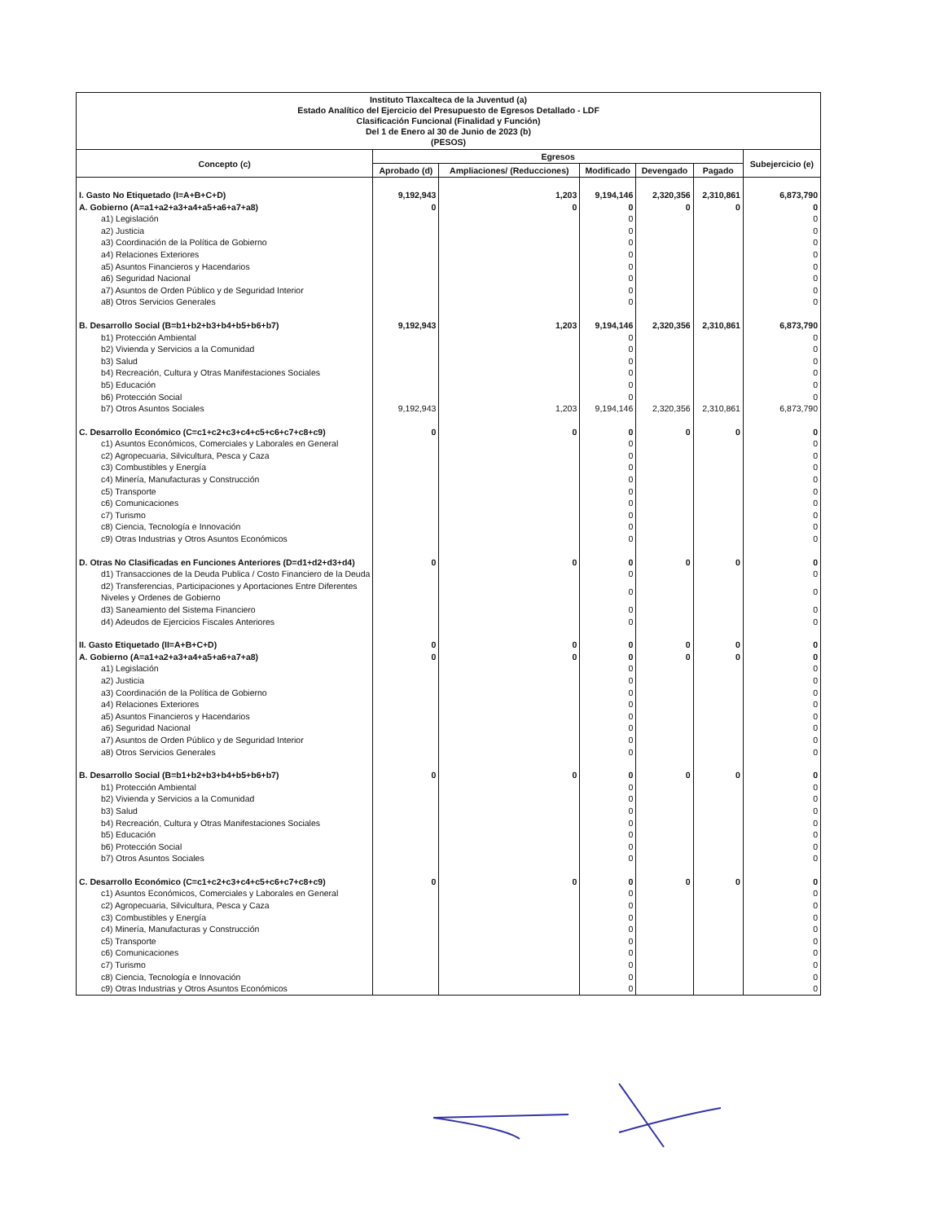Instituto Tlaxcalteca de la Juventud (a)
Estado Analítico del Ejercicio del Presupuesto de Egresos Detallado - LDF
Clasificación Funcional (Finalidad y Función)
Del 1 de Enero al 30 de Junio de 2023 (b)
(PESOS)
| Concepto (c) | Egresos | | | | | Subejercicio (e) |
| --- | --- | --- | --- | --- | --- | --- |
| | Aprobado (d) | Ampliaciones/ (Reducciones) | Modificado | Devengado | Pagado | |
| I. Gasto No Etiquetado (I=A+B+C+D) | 9,192,943 | 1,203 | 9,194,146 | 2,320,356 | 2,310,861 | 6,873,790 |
| A. Gobierno (A=a1+a2+a3+a4+a5+a6+a7+a8) | 0 | 0 | 0 | 0 | 0 | 0 |
| a1) Legislación | | | 0 | | | 0 |
| a2) Justicia | | | 0 | | | 0 |
| a3) Coordinación de la Política de Gobierno | | | 0 | | | 0 |
| a4) Relaciones Exteriores | | | 0 | | | 0 |
| a5) Asuntos Financieros y Hacendarios | | | 0 | | | 0 |
| a6) Seguridad Nacional | | | 0 | | | 0 |
| a7) Asuntos de Orden Público y de Seguridad Interior | | | 0 | | | 0 |
| a8) Otros Servicios Generales | | | 0 | | | 0 |
| B. Desarrollo Social (B=b1+b2+b3+b4+b5+b6+b7) | 9,192,943 | 1,203 | 9,194,146 | 2,320,356 | 2,310,861 | 6,873,790 |
| b1) Protección Ambiental | | | 0 | | | 0 |
| b2) Vivienda y Servicios a la Comunidad | | | 0 | | | 0 |
| b3) Salud | | | 0 | | | 0 |
| b4) Recreación, Cultura y Otras Manifestaciones Sociales | | | 0 | | | 0 |
| b5) Educación | | | 0 | | | 0 |
| b6) Protección Social | | | 0 | | | 0 |
| b7) Otros Asuntos Sociales | 9,192,943 | 1,203 | 9,194,146 | 2,320,356 | 2,310,861 | 6,873,790 |
| C. Desarrollo Económico (C=c1+c2+c3+c4+c5+c6+c7+c8+c9) | 0 | 0 | 0 | 0 | 0 | 0 |
| c1) Asuntos Económicos, Comerciales y Laborales en General | | | 0 | | | 0 |
| c2) Agropecuaria, Silvicultura, Pesca y Caza | | | 0 | | | 0 |
| c3) Combustibles y Energía | | | 0 | | | 0 |
| c4) Minería, Manufacturas y Construcción | | | 0 | | | 0 |
| c5) Transporte | | | 0 | | | 0 |
| c6) Comunicaciones | | | 0 | | | 0 |
| c7) Turismo | | | 0 | | | 0 |
| c8) Ciencia, Tecnología e Innovación | | | 0 | | | 0 |
| c9) Otras Industrias y Otros Asuntos Económicos | | | 0 | | | 0 |
| D. Otras No Clasificadas en Funciones Anteriores (D=d1+d2+d3+d4) | 0 | 0 | 0 | 0 | 0 | 0 |
| d1) Transacciones de la Deuda Publica / Costo Financiero de la Deuda | | | 0 | | | 0 |
| d2) Transferencias, Participaciones y Aportaciones Entre Diferentes Niveles y Ordenes de Gobierno | | | 0 | | | 0 |
| d3) Saneamiento del Sistema Financiero | | | 0 | | | 0 |
| d4) Adeudos de Ejercicios Fiscales Anteriores | | | 0 | | | 0 |
| II. Gasto Etiquetado (II=A+B+C+D) | 0 | 0 | 0 | 0 | 0 | 0 |
| A. Gobierno (A=a1+a2+a3+a4+a5+a6+a7+a8) | 0 | 0 | 0 | 0 | 0 | 0 |
| a1) Legislación | | | 0 | | | 0 |
| a2) Justicia | | | 0 | | | 0 |
| a3) Coordinación de la Política de Gobierno | | | 0 | | | 0 |
| a4) Relaciones Exteriores | | | 0 | | | 0 |
| a5) Asuntos Financieros y Hacendarios | | | 0 | | | 0 |
| a6) Seguridad Nacional | | | 0 | | | 0 |
| a7) Asuntos de Orden Público y de Seguridad Interior | | | 0 | | | 0 |
| a8) Otros Servicios Generales | | | 0 | | | 0 |
| B. Desarrollo Social (B=b1+b2+b3+b4+b5+b6+b7) | 0 | 0 | 0 | 0 | 0 | 0 |
| b1) Protección Ambiental | | | 0 | | | 0 |
| b2) Vivienda y Servicios a la Comunidad | | | 0 | | | 0 |
| b3) Salud | | | 0 | | | 0 |
| b4) Recreación, Cultura y Otras Manifestaciones Sociales | | | 0 | | | 0 |
| b5) Educación | | | 0 | | | 0 |
| b6) Protección Social | | | 0 | | | 0 |
| b7) Otros Asuntos Sociales | | | 0 | | | 0 |
| C. Desarrollo Económico (C=c1+c2+c3+c4+c5+c6+c7+c8+c9) | 0 | 0 | 0 | 0 | 0 | 0 |
| c1) Asuntos Económicos, Comerciales y Laborales en General | | | 0 | | | 0 |
| c2) Agropecuaria, Silvicultura, Pesca y Caza | | | 0 | | | 0 |
| c3) Combustibles y Energía | | | 0 | | | 0 |
| c4) Minería, Manufacturas y Construcción | | | 0 | | | 0 |
| c5) Transporte | | | 0 | | | 0 |
| c6) Comunicaciones | | | 0 | | | 0 |
| c7) Turismo | | | 0 | | | 0 |
| c8) Ciencia, Tecnología e Innovación | | | 0 | | | 0 |
| c9) Otras Industrias y Otros Asuntos Económicos | | | 0 | | | 0 |